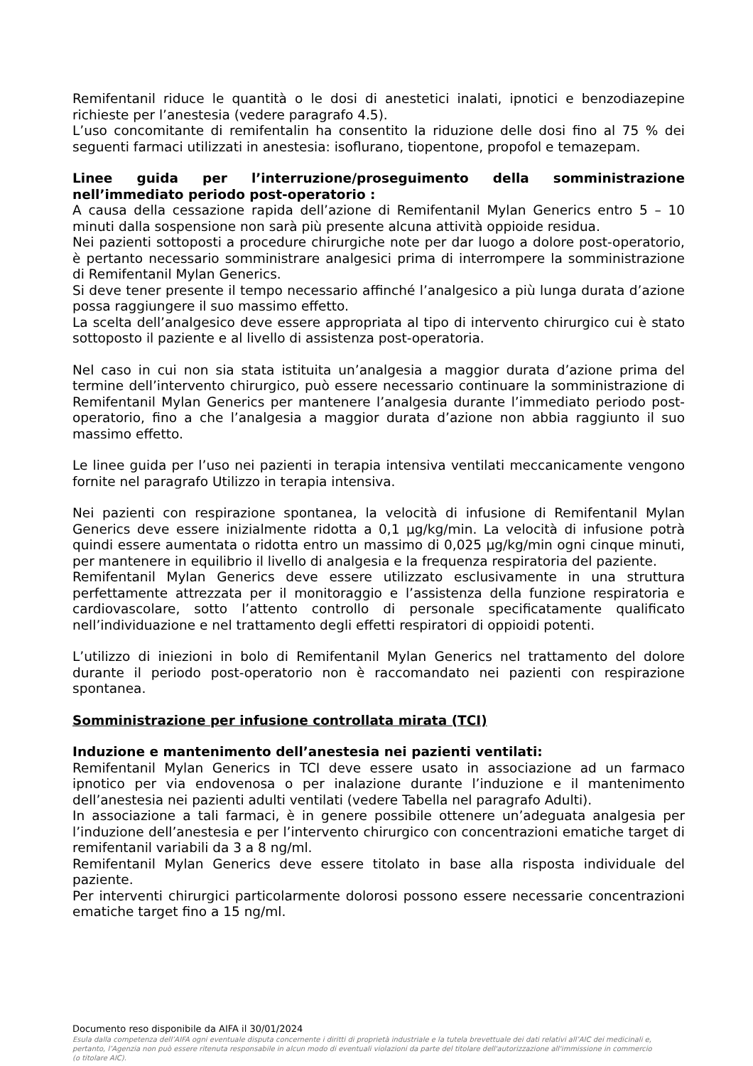Remifentanil riduce le quantità o le dosi di anestetici inalati, ipnotici e benzodiazepine richieste per l’anestesia (vedere paragrafo 4.5).
L’uso concomitante di remifentalin ha consentito la riduzione delle dosi fino al 75 % dei seguenti farmaci utilizzati in anestesia: isoflurano, tiopentone, propofol e temazepam.
Linee guida per l’interruzione/proseguimento della somministrazione nell’immediato periodo post-operatorio :
A causa della cessazione rapida dell’azione di Remifentanil Mylan Generics entro 5 – 10 minuti dalla sospensione non sarà più presente alcuna attività oppioide residua.
Nei pazienti sottoposti a procedure chirurgiche note per dar luogo a dolore post-operatorio, è pertanto necessario somministrare analgesici prima di interrompere la somministrazione di Remifentanil Mylan Generics.
Si deve tener presente il tempo necessario affinché l’analgesico a più lunga durata d’azione possa raggiungere il suo massimo effetto.
La scelta dell’analgesico deve essere appropriata al tipo di intervento chirurgico cui è stato sottoposto il paziente e al livello di assistenza post-operatoria.
Nel caso in cui non sia stata istituita un’analgesia a maggior durata d’azione prima del termine dell’intervento chirurgico, può essere necessario continuare la somministrazione di Remifentanil Mylan Generics per mantenere l’analgesia durante l’immediato periodo post-operatorio, fino a che l’analgesia a maggior durata d’azione non abbia raggiunto il suo massimo effetto.
Le linee guida per l’uso nei pazienti in terapia intensiva ventilati meccanicamente vengono fornite nel paragrafo Utilizzo in terapia intensiva.
Nei pazienti con respirazione spontanea, la velocità di infusione di Remifentanil Mylan Generics deve essere inizialmente ridotta a 0,1 μg/kg/min. La velocità di infusione potrà quindi essere aumentata o ridotta entro un massimo di 0,025 μg/kg/min ogni cinque minuti, per mantenere in equilibrio il livello di analgesia e la frequenza respiratoria del paziente.
Remifentanil Mylan Generics deve essere utilizzato esclusivamente in una struttura perfettamente attrezzata per il monitoraggio e l’assistenza della funzione respiratoria e cardiovascolare, sotto l’attento controllo di personale specificatamente qualificato nell’individuazione e nel trattamento degli effetti respiratori di oppioidi potenti.
L’utilizzo di iniezioni in bolo di Remifentanil Mylan Generics nel trattamento del dolore durante il periodo post-operatorio non è raccomandato nei pazienti con respirazione spontanea.
Somministrazione per infusione controllata mirata (TCI)
Induzione e mantenimento dell’anestesia nei pazienti ventilati:
Remifentanil Mylan Generics in TCI deve essere usato in associazione ad un farmaco ipnotico per via endovenosa o per inalazione durante l’induzione e il mantenimento dell’anestesia nei pazienti adulti ventilati (vedere Tabella nel paragrafo Adulti).
In associazione a tali farmaci, è in genere possibile ottenere un’adeguata analgesia per l’induzione dell’anestesia e per l’intervento chirurgico con concentrazioni ematiche target di remifentanil variabili da 3 a 8 ng/ml.
Remifentanil Mylan Generics deve essere titolato in base alla risposta individuale del paziente.
Per interventi chirurgici particolarmente dolorosi possono essere necessarie concentrazioni ematiche target fino a 15 ng/ml.
Documento reso disponibile da AIFA il 30/01/2024
Esula dalla competenza dell’AIFA ogni eventuale disputa concernente i diritti di proprietà industriale e la tutela brevettuale dei dati relativi all’AIC dei medicinali e, pertanto, l’Agenzia non può essere ritenuta responsabile in alcun modo di eventuali violazioni da parte del titolare dell'autorizzazione all'immissione in commercio (o titolare AIC).